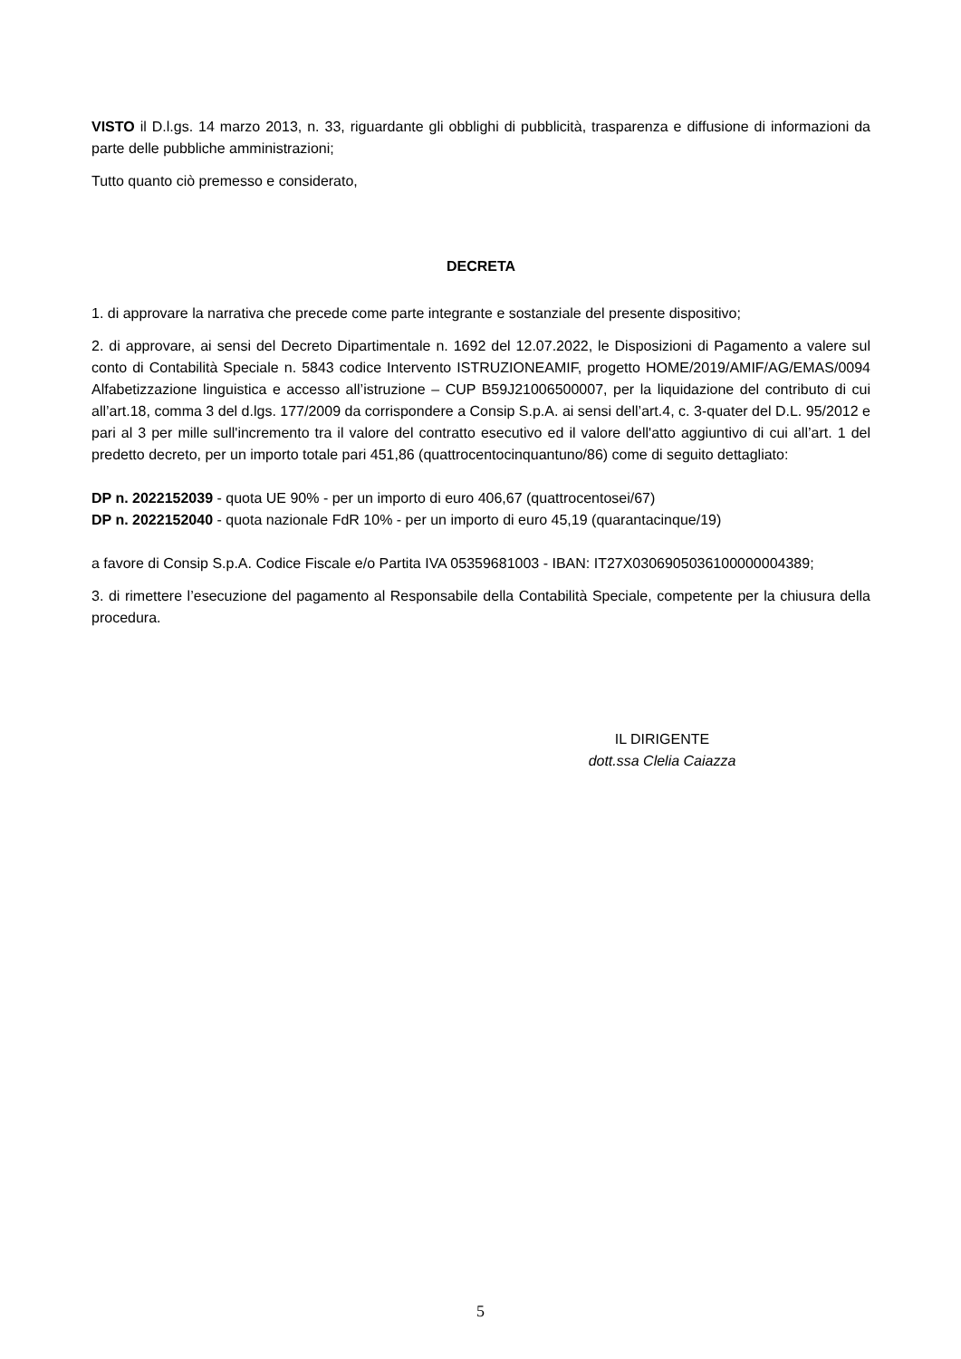VISTO il D.l.gs. 14 marzo 2013, n. 33, riguardante gli obblighi di pubblicità, trasparenza e diffusione di informazioni da parte delle pubbliche amministrazioni;
Tutto quanto ciò premesso e considerato,
DECRETA
1. di approvare la narrativa che precede come parte integrante e sostanziale del presente dispositivo;
2. di approvare, ai sensi del Decreto Dipartimentale n. 1692 del 12.07.2022, le Disposizioni di Pagamento a valere sul conto di Contabilità Speciale n. 5843 codice Intervento ISTRUZIONEAMIF, progetto HOME/2019/AMIF/AG/EMAS/0094 Alfabetizzazione linguistica e accesso all’istruzione – CUP B59J21006500007, per la liquidazione del contributo di cui all’art.18, comma 3 del d.lgs. 177/2009 da corrispondere a Consip S.p.A. ai sensi dell’art.4, c. 3-quater del D.L. 95/2012 e pari al 3 per mille sull'incremento tra il valore del contratto esecutivo ed il valore dell'atto aggiuntivo di cui all’art. 1 del predetto decreto, per un importo totale pari 451,86 (quattrocentocinquantuno/86) come di seguito dettagliato:
DP n. 2022152039 - quota UE 90% - per un importo di euro 406,67 (quattrocentosei/67)
DP n. 2022152040 - quota nazionale FdR 10% - per un importo di euro 45,19 (quarantacinque/19)
a favore di Consip S.p.A. Codice Fiscale e/o Partita IVA 05359681003 - IBAN: IT27X0306905036100000004389;
3. di rimettere l’esecuzione del pagamento al Responsabile della Contabilità Speciale, competente per la chiusura della procedura.
IL DIRIGENTE
dott.ssa Clelia Caiazza
5